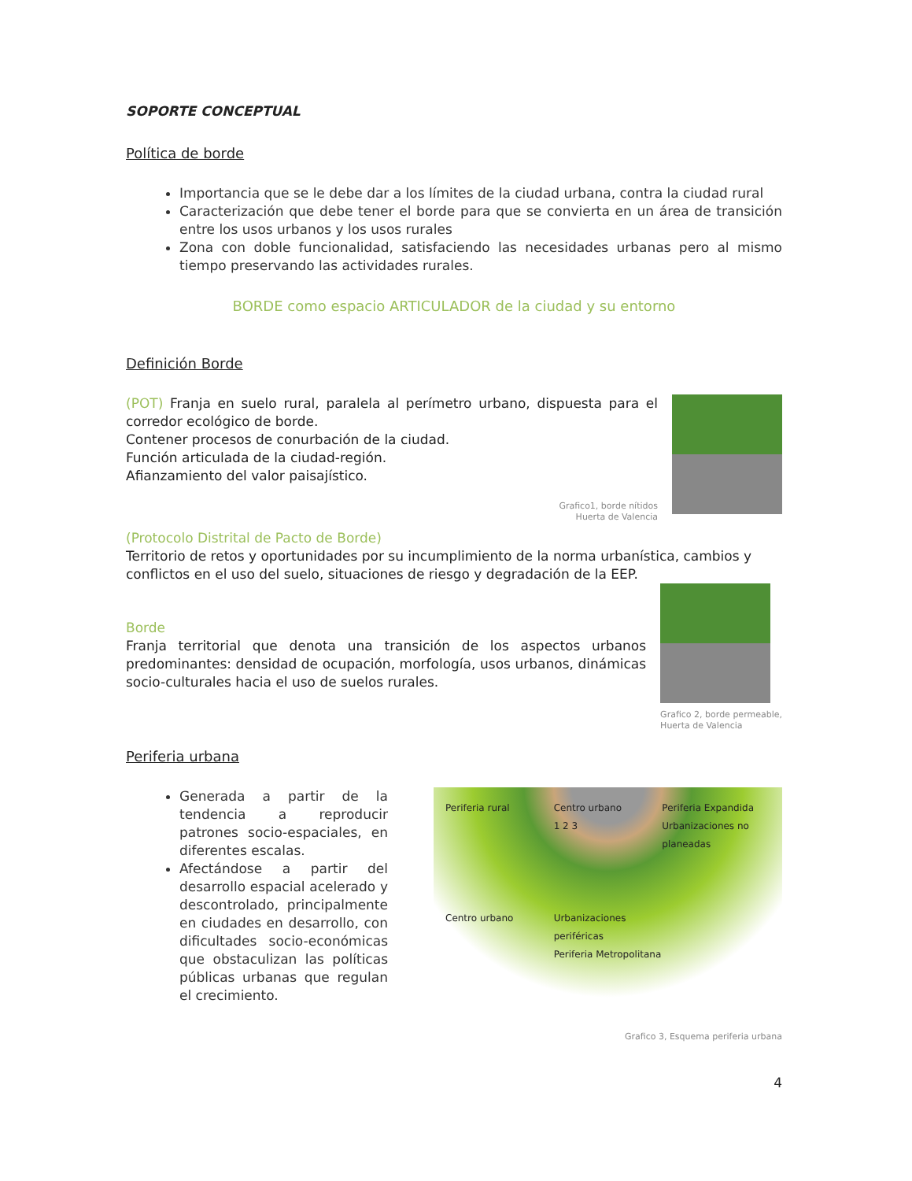SOPORTE CONCEPTUAL
Política de borde
Importancia que se le debe dar a los límites de la ciudad urbana, contra la ciudad rural
Caracterización que debe tener el borde para que se convierta en un área de transición entre los usos urbanos y los usos rurales
Zona con doble funcionalidad, satisfaciendo las necesidades urbanas pero al mismo tiempo preservando las actividades rurales.
BORDE como espacio ARTICULADOR de la ciudad y su entorno
Definición Borde
(POT) Franja en suelo rural, paralela al perímetro urbano, dispuesta para el corredor ecológico de borde.
Contener procesos de conurbación de la ciudad.
Función articulada de la ciudad-región.
Afianzamiento del valor paisajístico.
Grafico1, borde nítidos
Huerta de Valencia
(Protocolo Distrital de Pacto de Borde)
Territorio de retos y oportunidades por su incumplimiento de la norma urbanística, cambios y conflictos en el uso del suelo, situaciones de riesgo y degradación de la EEP.
Borde
Franja territorial que denota una transición de los aspectos urbanos predominantes: densidad de ocupación, morfología, usos urbanos, dinámicas socio-culturales hacia el uso de suelos rurales.
Grafico 2, borde permeable,
Huerta de Valencia
Periferia urbana
Generada a partir de la tendencia a reproducir patrones socio-espaciales, en diferentes escalas.
Afectándose a partir del desarrollo espacial acelerado y descontrolado, principalmente en ciudades en desarrollo, con dificultades socio-económicas que obstaculizan las políticas públicas urbanas que regulan el crecimiento.
Periferia rural Centro urbano
1 2 3 Periferia Expandida
Urbanizaciones no planeadas Centro urbano Urbanizaciones periféricas
Periferia Metropolitana
Grafico 3, Esquema periferia urbana
4